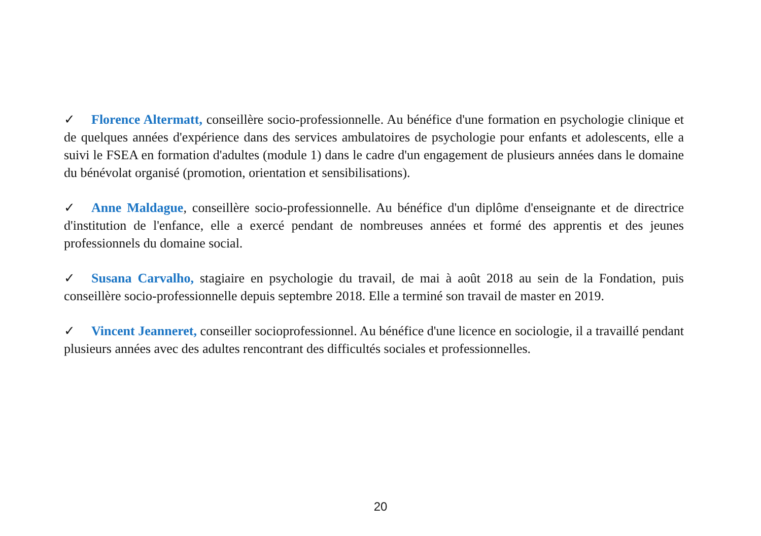✓ Florence Altermatt, conseillère socio-professionnelle. Au bénéfice d'une formation en psychologie clinique et de quelques années d'expérience dans des services ambulatoires de psychologie pour enfants et adolescents, elle a suivi le FSEA en formation d'adultes (module 1) dans le cadre d'un engagement de plusieurs années dans le domaine du bénévolat organisé (promotion, orientation et sensibilisations).
✓ Anne Maldague, conseillère socio-professionnelle. Au bénéfice d'un diplôme d'enseignante et de directrice d'institution de l'enfance, elle a exercé pendant de nombreuses années et formé des apprentis et des jeunes professionnels du domaine social.
✓ Susana Carvalho, stagiaire en psychologie du travail, de mai à août 2018 au sein de la Fondation, puis conseillère socio-professionnelle depuis septembre 2018. Elle a terminé son travail de master en 2019.
✓ Vincent Jeanneret, conseiller socioprofessionnel. Au bénéfice d'une licence en sociologie, il a travaillé pendant plusieurs années avec des adultes rencontrant des difficultés sociales et professionnelles.
20